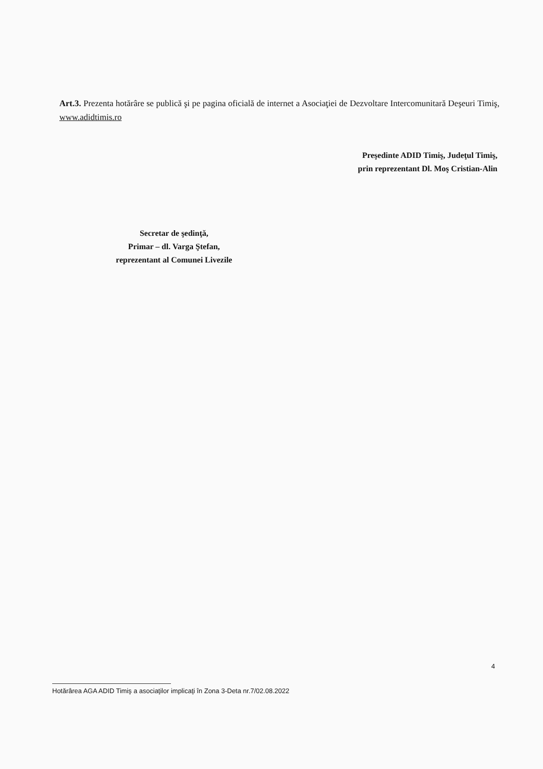Art.3. Prezenta hotărâre se publică şi pe pagina oficială de internet a Asociaţiei de Dezvoltare Intercomunitară Deşeuri Timiş, www.adidtimis.ro
Preşedinte ADID Timiş, Judeţul Timiş,
prin reprezentant Dl. Moş Cristian-Alin
Secretar de şedinţă,
Primar – dl. Varga Ştefan,
reprezentant al Comunei Livezile
4
Hotărârea AGA ADID Timiş a asociaţilor implicaţi în Zona 3-Deta nr.7/02.08.2022